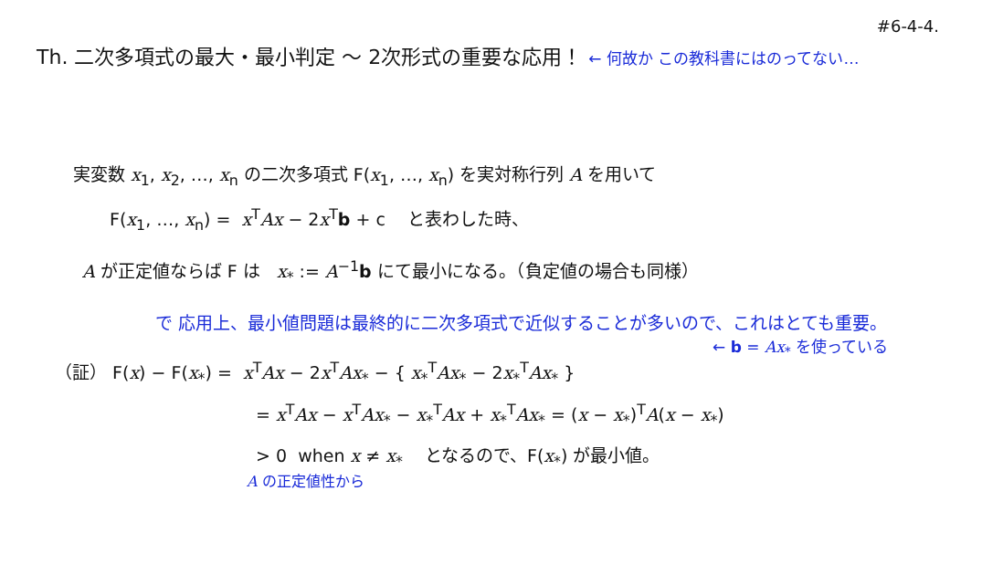Th. 二次多項式の最大・最小判定 ～ 2次形式の重要な応用！ ← 何故か この教科書にはのってない…
#6-4-4.
実変数 x<sub>1</sub>, x<sub>2</sub>, …, x<sub>n</sub> の二次多項式 F(x<sub>1</sub>, …, x<sub>n</sub>) を実対称行列 A を用いて
F(x<sub>1</sub>, …, x<sub>n</sub>) = x<sup>T</sup>Ax − 2x<sup>T</sup>b + c と表わした時、
A が正定値ならば F は x<sub>*</sub> := A<sup>−1</sup>b にて最小になる。（負定値の場合も同様）
で 応用上、最小値問題は最終的に二次多項式で近似することが多いので、これはとても重要。
← b = Ax<sub>*</sub> を使っている
（証） F(x) − F(x<sub>*</sub>) = x<sup>T</sup>Ax − 2x<sup>T</sup>Ax<sub>*</sub> − { x<sub>*</sub><sup>T</sup>Ax<sub>*</sub> − 2x<sub>*</sub><sup>T</sup>Ax<sub>*</sub> }
= x<sup>T</sup>Ax − x<sup>T</sup>Ax<sub>*</sub> − x<sub>*</sub><sup>T</sup>Ax + x<sub>*</sub><sup>T</sup>Ax<sub>*</sub> = (x − x<sub>*</sub>)<sup>T</sup>A(x − x<sub>*</sub>)
> 0 when x ≠ x<sub>*</sub> となるので、F(x<sub>*</sub>) が最小値。
A の正定値性から